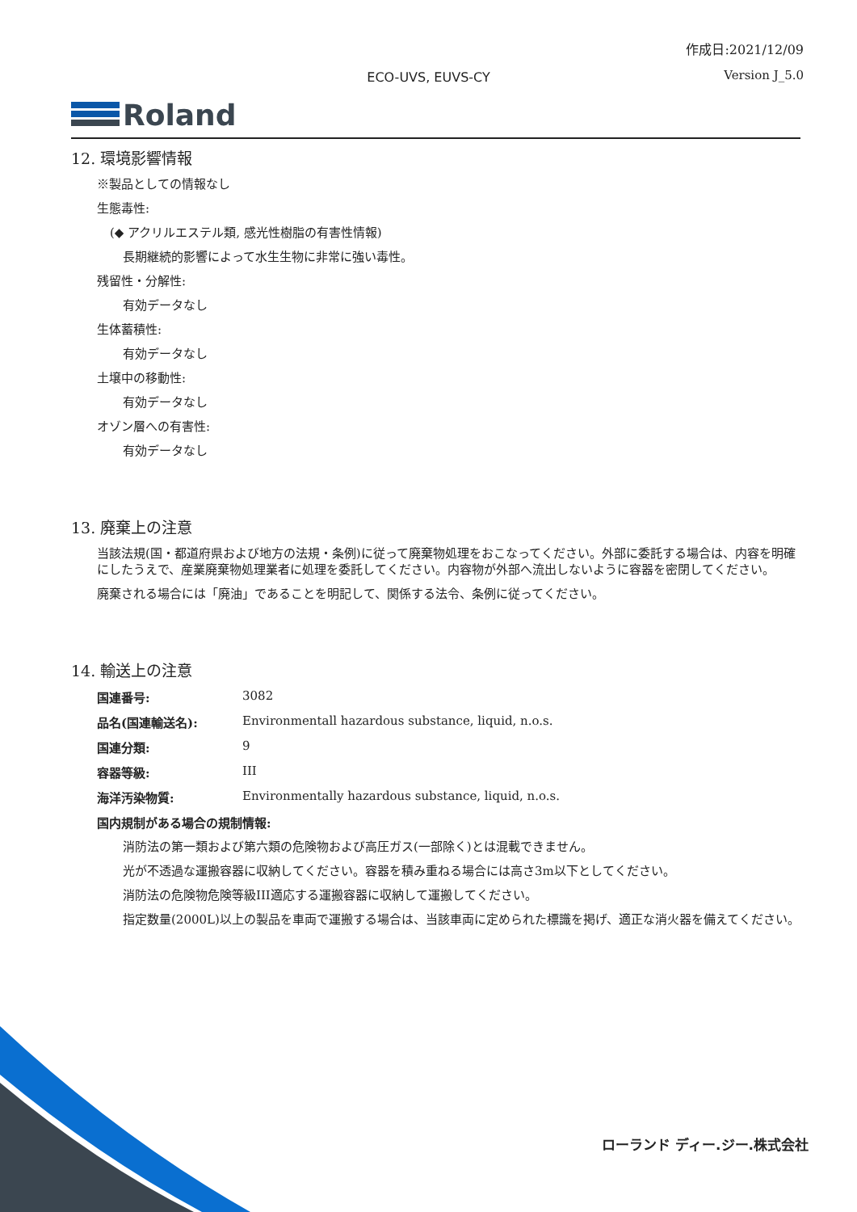作成日:2021/12/09
ECO-UVS, EUVS-CY Version J_5.0
Roland
12. 環境影響情報
※製品としての情報なし
生態毒性:
(◆ アクリルエステル類, 感光性樹脂の有害性情報)
長期継続的影響によって水生生物に非常に強い毒性。
残留性・分解性:
有効データなし
生体蓄積性:
有効データなし
土壌中の移動性:
有効データなし
オゾン層への有害性:
有効データなし
13. 廃棄上の注意
当該法規(国・都道府県および地方の法規・条例)に従って廃棄物処理をおこなってください。外部に委託する場合は、内容を明確にしたうえで、産業廃棄物処理業者に処理を委託してください。内容物が外部へ流出しないように容器を密閉してください。
廃棄される場合には「廃油」であることを明記して、関係する法令、条例に従ってください。
14. 輸送上の注意
国連番号: 3082
品名(国連輸送名): Environmentall hazardous substance, liquid, n.o.s.
国連分類: 9
容器等級: III
海洋汚染物質: Environmentally hazardous substance, liquid, n.o.s.
国内規制がある場合の規制情報:
消防法の第一類および第六類の危険物および高圧ガス(一部除く)とは混載できません。
光が不透過な運搬容器に収納してください。容器を積み重ねる場合には高さ3m以下としてください。
消防法の危険物危険等級III適応する運搬容器に収納して運搬してください。
指定数量(2000L)以上の製品を車両で運搬する場合は、当該車両に定められた標識を掲げ、適正な消火器を備えてください。
ローランド ディー.ジー.株式会社